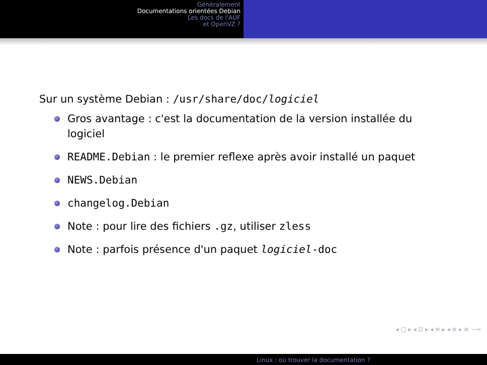Généralement
Documentations orientées Debian
Les docs de l'AUF
et OpenVZ ?
Sur un système Debian : /usr/share/doc/logiciel
Gros avantage : c'est la documentation de la version installée du logiciel
README.Debian : le premier reflexe après avoir installé un paquet
NEWS.Debian
changelog.Debian
Note : pour lire des fichiers .gz, utiliser zless
Note : parfois présence d'un paquet logiciel-doc
◂ □ ▸ ◂ ⊡ ▸ ◂ ≡ ▸ ◂ ≡ ▸ ≡ ∽∾
Linux : où trouver la documentation ?